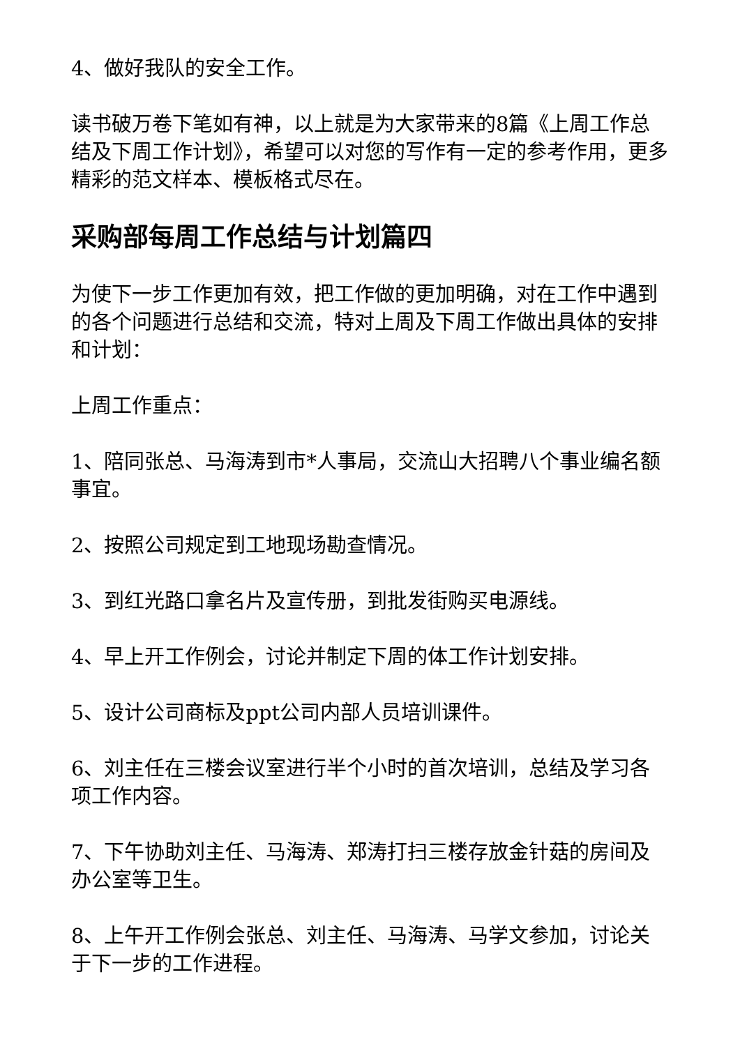4、做好我队的安全工作。
读书破万卷下笔如有神，以上就是为大家带来的8篇《上周工作总结及下周工作计划》，希望可以对您的写作有一定的参考作用，更多精彩的范文样本、模板格式尽在。
采购部每周工作总结与计划篇四
为使下一步工作更加有效，把工作做的更加明确，对在工作中遇到的各个问题进行总结和交流，特对上周及下周工作做出具体的安排和计划：
上周工作重点：
1、陪同张总、马海涛到市*人事局，交流山大招聘八个事业编名额事宜。
2、按照公司规定到工地现场勘查情况。
3、到红光路口拿名片及宣传册，到批发街购买电源线。
4、早上开工作例会，讨论并制定下周的体工作计划安排。
5、设计公司商标及ppt公司内部人员培训课件。
6、刘主任在三楼会议室进行半个小时的首次培训，总结及学习各项工作内容。
7、下午协助刘主任、马海涛、郑涛打扫三楼存放金针菇的房间及办公室等卫生。
8、上午开工作例会张总、刘主任、马海涛、马学文参加，讨论关于下一步的工作进程。